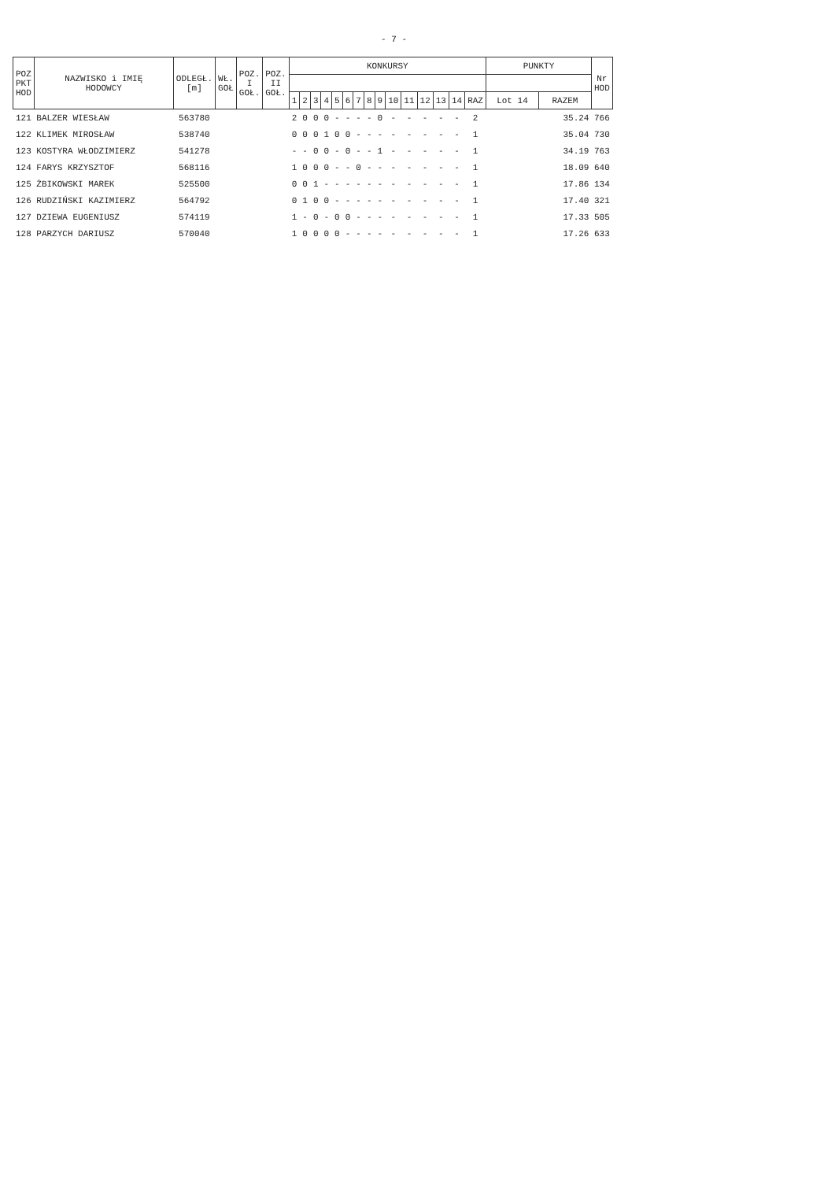- 7 -
| POZ PKT HOD | NAZWISKO i IMIĘ HODOWCY | ODLEGŁ. [m] | WŁ. GOŁ | POZ. I GOŁ. | POZ. II GOŁ. | KONKURSY | | | | | | | | | | | | | | | PUNKTY | | Nr HOD |
| --- | --- | --- | --- | --- | --- | --- | --- | --- | --- | --- | --- | --- | --- | --- | --- | --- | --- | --- | --- | --- | --- | --- | --- |
| | | | | | | 1 | 2 | 3 | 4 | 5 | 6 | 7 | 8 | 9 | 10 | 11 | 12 | 13 | 14 | RAZ | Lot 14 | RAZEM | |
| 121 | BALZER WIESŁAW | 563780 | | | | 2 | 0 | 0 | 0 | - | - | - | - | 0 | - | - | - | - | - | 2 | | 35.24 | 766 |
| 122 | KLIMEK MIROSŁAW | 538740 | | | | 0 | 0 | 0 | 1 | 0 | 0 | - | - | - | - | - | - | - | - | 1 | | 35.04 | 730 |
| 123 | KOSTYRA WŁODZIMIERZ | 541278 | | | | - | - | 0 | 0 | - | 0 | - | - | 1 | - | - | - | - | - | 1 | | 34.19 | 763 |
| 124 | FARYS KRZYSZTOF | 568116 | | | | 1 | 0 | 0 | 0 | - | - | 0 | - | - | - | - | - | - | - | 1 | | 18.09 | 640 |
| 125 | ŻBIKOWSKI MAREK | 525500 | | | | 0 | 0 | 1 | - | - | - | - | - | - | - | - | - | - | - | 1 | | 17.86 | 134 |
| 126 | RUDZIŃSKI KAZIMIERZ | 564792 | | | | 0 | 1 | 0 | 0 | - | - | - | - | - | - | - | - | - | - | 1 | | 17.40 | 321 |
| 127 | DZIEWA EUGENIUSZ | 574119 | | | | 1 | - | 0 | - | 0 | 0 | - | - | - | - | - | - | - | - | 1 | | 17.33 | 505 |
| 128 | PARZYCH DARIUSZ | 570040 | | | | 1 | 0 | 0 | 0 | 0 | - | - | - | - | - | - | - | - | - | 1 | | 17.26 | 633 |